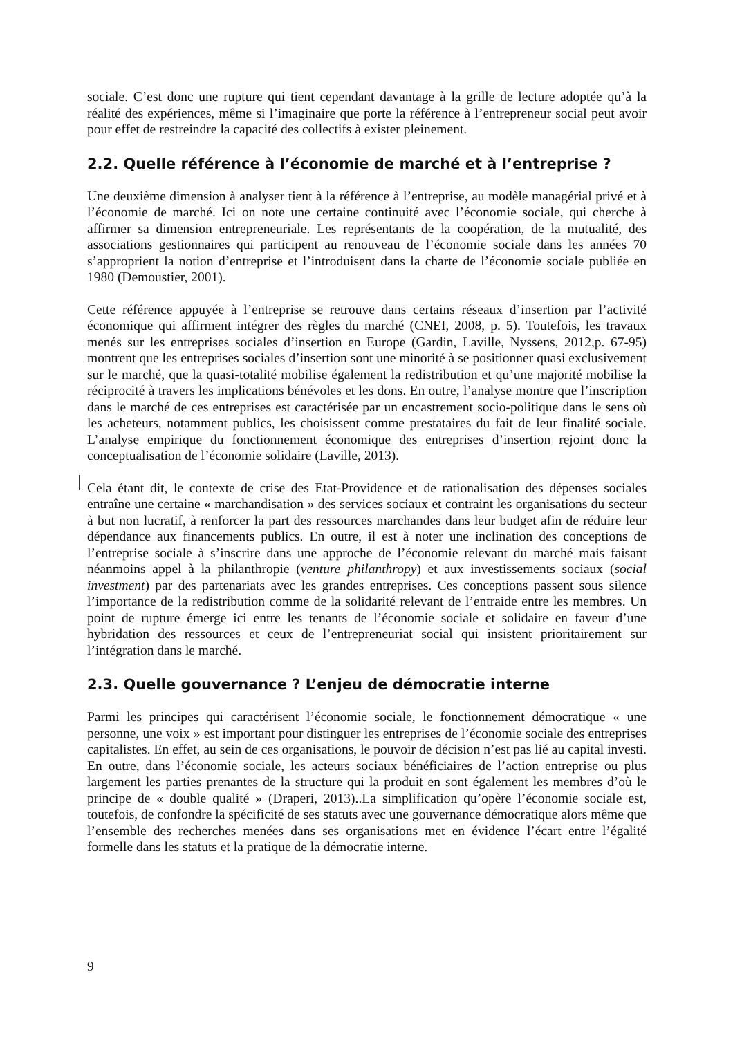sociale. C’est donc une rupture qui tient cependant davantage à la grille de lecture adoptée qu’à la réalité des expériences, même si l’imaginaire que porte la référence à l’entrepreneur social peut avoir pour effet de restreindre la capacité des collectifs à exister pleinement.
2.2. Quelle référence à l’économie de marché et à l’entreprise ?
Une deuxième dimension à analyser tient à la référence à l’entreprise, au modèle managérial privé et à l’économie de marché. Ici on note une certaine continuité avec l’économie sociale, qui cherche à affirmer sa dimension entrepreneuriale. Les représentants de la coopération, de la mutualité, des associations gestionnaires qui participent au renouveau de l’économie sociale dans les années 70 s’approprient la notion d’entreprise et l’introduisent dans la charte de l’économie sociale publiée en 1980 (Demoustier, 2001).
Cette référence appuyée à l’entreprise se retrouve dans certains réseaux d’insertion par l’activité économique qui affirment intégrer des règles du marché (CNEI, 2008, p. 5). Toutefois, les travaux menés sur les entreprises sociales d’insertion en Europe (Gardin, Laville, Nyssens, 2012,p. 67-95) montrent que les entreprises sociales d’insertion sont une minorité à se positionner quasi exclusivement sur le marché, que la quasi-totalité mobilise également la redistribution et qu’une majorité mobilise la réciprocité à travers les implications bénévoles et les dons. En outre, l’analyse montre que l’inscription dans le marché de ces entreprises est caractérisée par un encastrement socio-politique dans le sens où les acheteurs, notamment publics, les choisissent comme prestataires du fait de leur finalité sociale. L’analyse empirique du fonctionnement économique des entreprises d’insertion rejoint donc la conceptualisation de l’économie solidaire (Laville, 2013).
Cela étant dit, le contexte de crise des Etat-Providence et de rationalisation des dépenses sociales entraîne une certaine « marchandisation » des services sociaux et contraint les organisations du secteur à but non lucratif, à renforcer la part des ressources marchandes dans leur budget afin de réduire leur dépendance aux financements publics. En outre, il est à noter une inclination des conceptions de l’entreprise sociale à s’inscrire dans une approche de l’économie relevant du marché mais faisant néanmoins appel à la philanthropie (venture philanthropy) et aux investissements sociaux (social investment) par des partenariats avec les grandes entreprises. Ces conceptions passent sous silence l’importance de la redistribution comme de la solidarité relevant de l’entraide entre les membres. Un point de rupture émerge ici entre les tenants de l’économie sociale et solidaire en faveur d’une hybridation des ressources et ceux de l’entrepreneuriat social qui insistent prioritairement sur l’intégration dans le marché.
2.3. Quelle gouvernance ? L’enjeu de démocratie interne
Parmi les principes qui caractérisent l’économie sociale, le fonctionnement démocratique « une personne, une voix » est important pour distinguer les entreprises de l’économie sociale des entreprises capitalistes. En effet, au sein de ces organisations, le pouvoir de décision n’est pas lié au capital investi. En outre, dans l’économie sociale, les acteurs sociaux bénéficiaires de l’action entreprise ou plus largement les parties prenantes de la structure qui la produit en sont également les membres d’où le principe de « double qualité » (Draperi, 2013)..La simplification qu’opère l’économie sociale est, toutefois, de confondre la spécificité de ses statuts avec une gouvernance démocratique alors même que l’ensemble des recherches menées dans ses organisations met en évidence l’écart entre l’égalité formelle dans les statuts et la pratique de la démocratie interne.
9